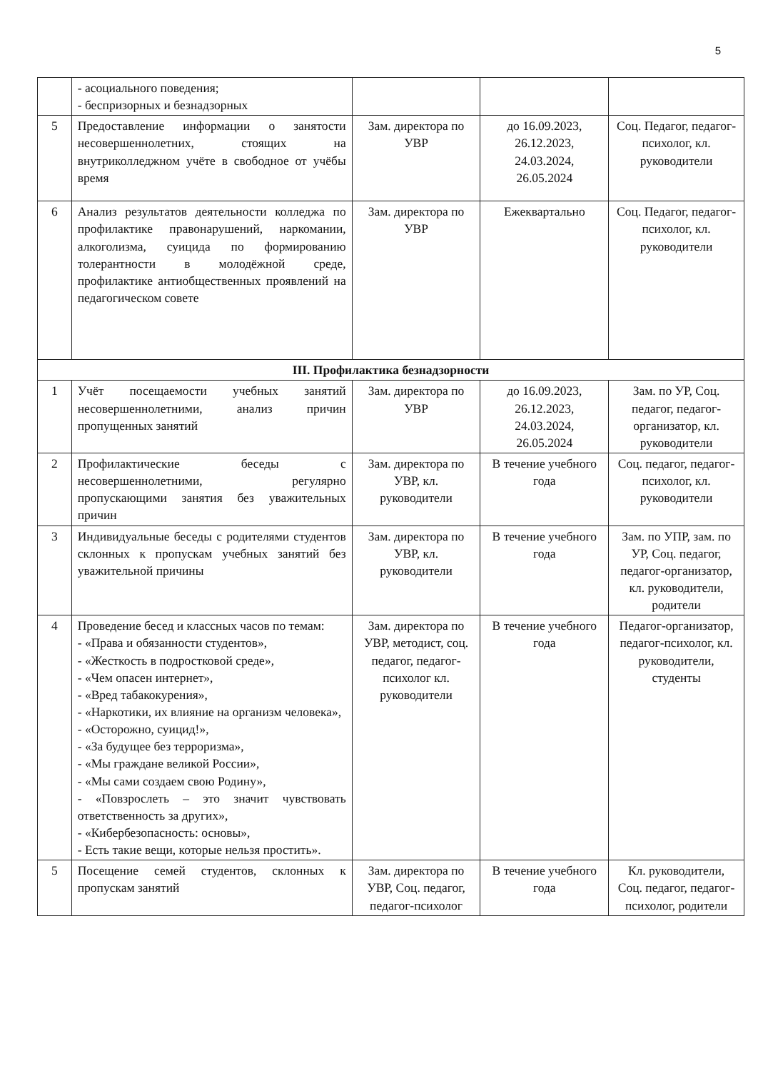5
| | - асоциального поведения; - беспризорных и безнадзорных | | | |
| 5 | Предоставление информации о занятости несовершеннолетних, стоящих на внутриколледжном учёте в свободное от учёбы время | Зам. директора по УВР | до 16.09.2023, 26.12.2023, 24.03.2024, 26.05.2024 | Соц. Педагог, педагог-психолог, кл. руководители |
| 6 | Анализ результатов деятельности колледжа по профилактике правонарушений, наркомании, алкоголизма, суицида по формированию толерантности в молодёжной среде, профилактике антиобщественных проявлений на педагогическом совете | Зам. директора по УВР | Ежеквартально | Соц. Педагог, педагог-психолог, кл. руководители |
| III. Профилактика безнадзорности | | | | |
| 1 | Учёт посещаемости учебных занятий несовершеннолетними, анализ причин пропущенных занятий | Зам. директора по УВР | до 16.09.2023, 26.12.2023, 24.03.2024, 26.05.2024 | Зам. по УР, Соц. педагог, педагог-организатор, кл. руководители |
| 2 | Профилактические беседы с несовершеннолетними, регулярно пропускающими занятия без уважительных причин | Зам. директора по УВР, кл. руководители | В течение учебного года | Соц. педагог, педагог-психолог, кл. руководители |
| 3 | Индивидуальные беседы с родителями студентов склонных к пропускам учебных занятий без уважительной причины | Зам. директора по УВР, кл. руководители | В течение учебного года | Зам. по УПР, зам. по УР, Соц. педагог, педагог-организатор, кл. руководители, родители |
| 4 | Проведение бесед и классных часов по темам: - «Права и обязанности студентов», - «Жесткость в подростковой среде», - «Чем опасен интернет», - «Вред табакокурения», - «Наркотики, их влияние на организм человека», - «Осторожно, суицид!», - «За будущее без терроризма», - «Мы граждане великой России», - «Мы сами создаем свою Родину», - «Повзрослеть – это значит чувствовать ответственность за других», - «Кибербезопасность: основы», - Есть такие вещи, которые нельзя простить». | Зам. директора по УВР, методист, соц. педагог, педагог-психолог кл. руководители | В течение учебного года | Педагог-организатор, педагог-психолог, кл. руководители, студенты |
| 5 | Посещение семей студентов, склонных к пропускам занятий | Зам. директора по УВР, Соц. педагог, педагог-психолог | В течение учебного года | Кл. руководители, Соц. педагог, педагог-психолог, родители |